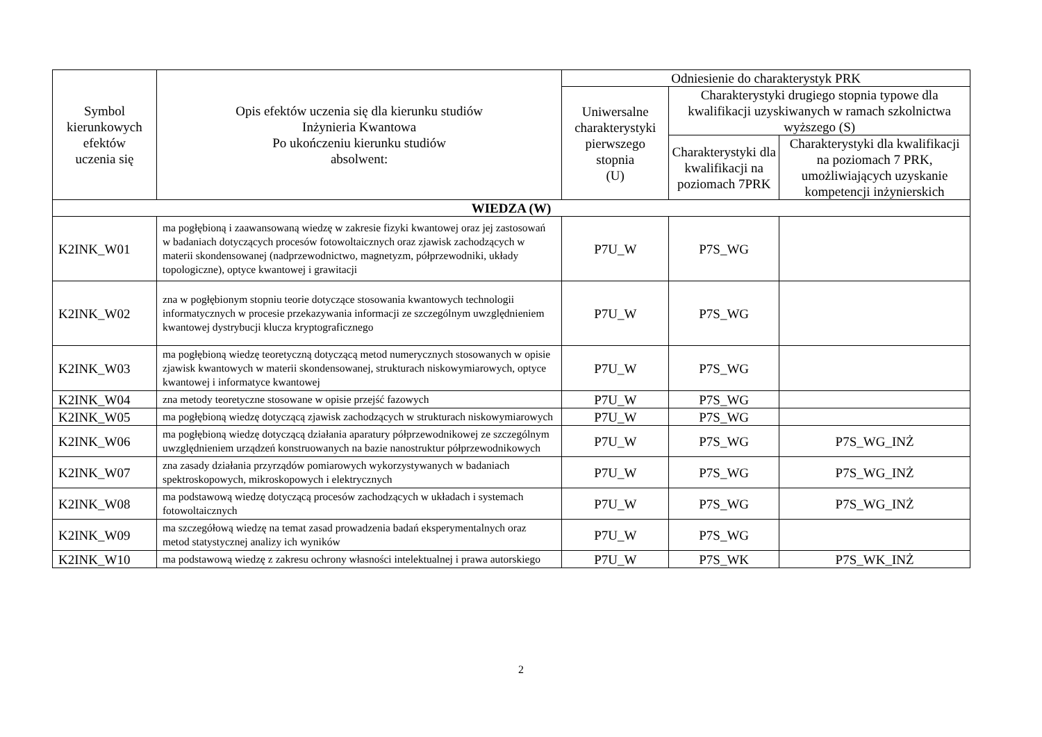| Symbol kierunkowych efektów uczenia się | Opis efektów uczenia się dla kierunku studiów Inżynieria Kwantowa Po ukończeniu kierunku studiów absolwent: | Odniesienie do charakterystyk PRK | | |
| --- | --- | --- | --- | --- |
| | | Uniwersalne charakterystyki pierwszego stopnia (U) | Charakterystyki drugiego stopnia typowe dla kwalifikacji uzyskiwanych w ramach szkolnictwa wyższego (S) | |
| | | | Charakterystyki dla kwalifikacji na poziomach 7PRK | Charakterystyki dla kwalifikacji na poziomach 7 PRK, umożliwiających uzyskanie kompetencji inżynierskich |
| WIEDZA (W) | | | | |
| K2INK_W01 | ma pogłębioną i zaawansowaną wiedzę w zakresie fizyki kwantowej oraz jej zastosowań w badaniach dotyczących procesów fotowoltaicznych oraz zjawisk zachodzących w materii skondensowanej (nadprzewodnictwo, magnetyzm, półprzewodniki, układy topologiczne), optyce kwantowej i grawitacji | P7U_W | P7S_WG | |
| K2INK_W02 | zna w pogłębionym stopniu teorie dotyczące stosowania kwantowych technologii informatycznych w procesie przekazywania informacji ze szczególnym uwzględnieniem kwantowej dystrybucji klucza kryptograficznego | P7U_W | P7S_WG | |
| K2INK_W03 | ma pogłębioną wiedzę teoretyczną dotyczącą metod numerycznych stosowanych w opisie zjawisk kwantowych w materii skondensowanej, strukturach niskowymiarowych, optyce kwantowej i informatyce kwantowej | P7U_W | P7S_WG | |
| K2INK_W04 | zna metody teoretyczne stosowane w opisie przejść fazowych | P7U_W | P7S_WG | |
| K2INK_W05 | ma pogłębioną wiedzę dotyczącą zjawisk zachodzących w strukturach niskowymiarowych | P7U_W | P7S_WG | |
| K2INK_W06 | ma pogłębioną wiedzę dotyczącą działania aparatury półprzewodnikowej ze szczególnym uwzględnieniem urządzeń konstruowanych na bazie nanostruktur półprzewodnikowych | P7U_W | P7S_WG | P7S_WG_INŻ |
| K2INK_W07 | zna zasady działania przyrządów pomiarowych wykorzystywanych w badaniach spektroskopowych, mikroskopowych i elektrycznych | P7U_W | P7S_WG | P7S_WG_INŻ |
| K2INK_W08 | ma podstawową wiedzę dotyczącą procesów zachodzących w układach i systemach fotowoltaicznych | P7U_W | P7S_WG | P7S_WG_INŻ |
| K2INK_W09 | ma szczegółową wiedzę na temat zasad prowadzenia badań eksperymentalnych oraz metod statystycznej analizy ich wyników | P7U_W | P7S_WG | |
| K2INK_W10 | ma podstawową wiedzę z zakresu ochrony własności intelektualnej i prawa autorskiego | P7U_W | P7S_WK | P7S_WK_INŻ |
2